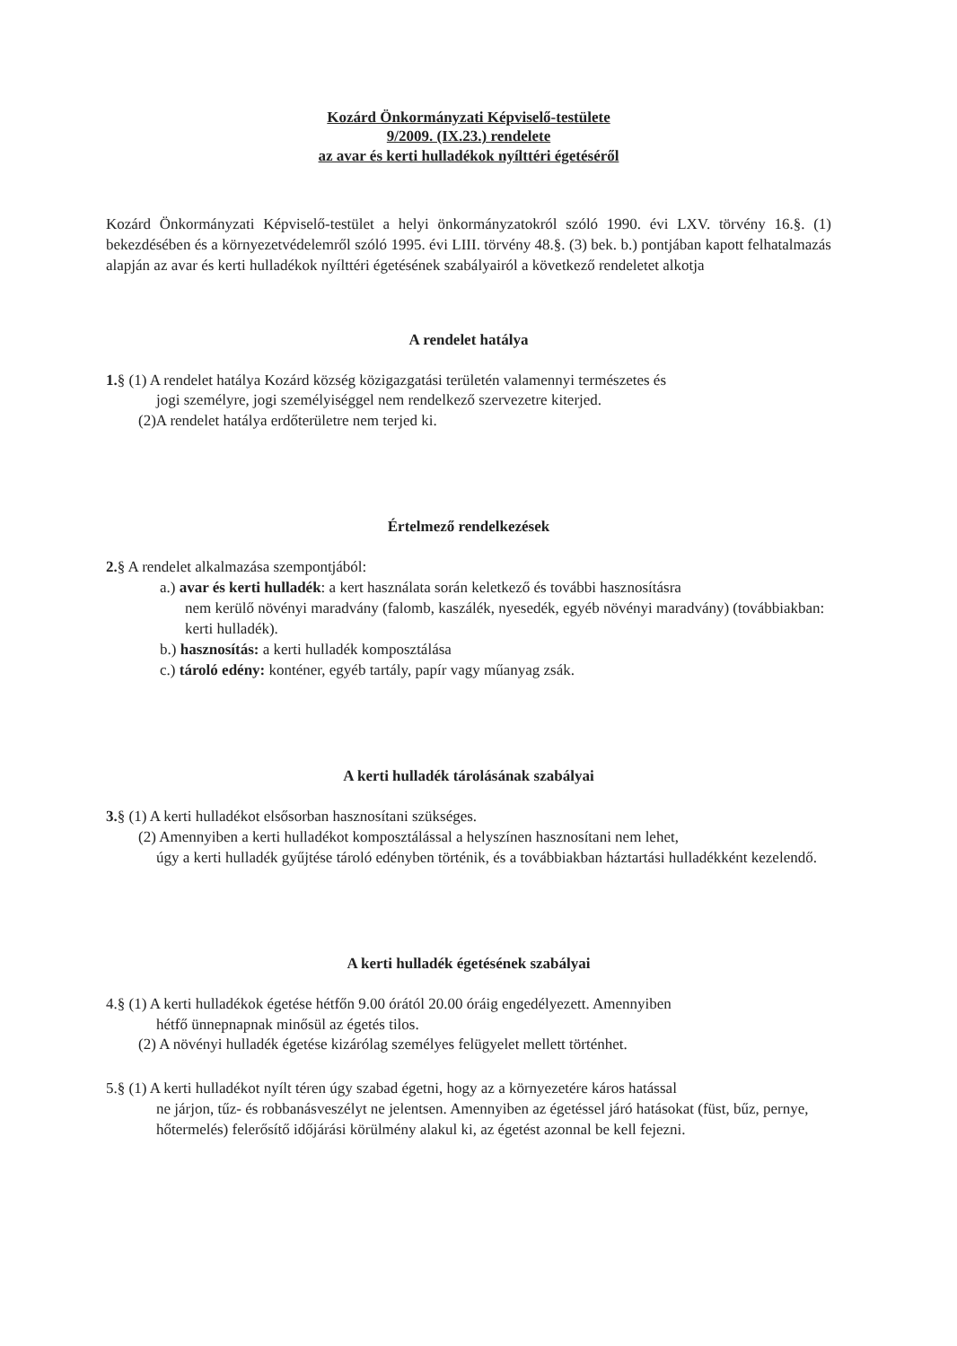Kozárd Önkormányzati Képviselő-testülete
9/2009. (IX.23.) rendelete
az avar és kerti hulladékok nyílttéri égetéséről
Kozárd Önkormányzati Képviselő-testület a helyi önkormányzatokról szóló 1990. évi LXV. törvény 16.§. (1) bekezdésében és a környezetvédelemről szóló 1995. évi LIII. törvény 48.§. (3) bek. b.) pontjában kapott felhatalmazás alapján az avar és kerti hulladékok nyílttéri égetésének szabályairól a következő rendeletet alkotja
A rendelet hatálya
1.§ (1) A rendelet hatálya Kozárd község közigazgatási területén valamennyi természetes és
jogi személyre, jogi személyiséggel nem rendelkező szervezetre kiterjed.
(2)A rendelet hatálya erdőterületre nem terjed ki.
Értelmező rendelkezések
2.§ A rendelet alkalmazása szempontjából:
a.) avar és kerti hulladék: a kert használata során keletkező és további hasznosításra
nem kerülő növényi maradvány (falomb, kaszálék, nyesedék, egyéb növényi maradvány) (továbbiakban: kerti hulladék).
b.) hasznosítás: a kerti hulladék komposztálása
c.) tároló edény: konténer, egyéb tartály, papír vagy műanyag zsák.
A kerti hulladék tárolásának szabályai
3.§ (1) A kerti hulladékot elsősorban hasznosítani szükséges.
(2) Amennyiben a kerti hulladékot komposztálással a helyszínen hasznosítani nem lehet,
úgy a kerti hulladék gyűjtése tároló edényben történik, és a továbbiakban háztartási hulladékként kezelendő.
A kerti hulladék égetésének szabályai
4.§ (1) A kerti hulladékok égetése hétfőn 9.00 órától 20.00 óráig engedélyezett. Amennyiben
hétfő ünnepnapnak minősül az égetés tilos.
(2) A növényi hulladék égetése kizárólag személyes felügyelet mellett történhet.
5.§ (1) A kerti hulladékot nyílt téren úgy szabad égetni, hogy az a környezetére káros hatással
ne járjon, tűz- és robbanásveszélyt ne jelentsen. Amennyiben az égetéssel járó hatásokat (füst, bűz, pernye, hőtermelés) felerősítő időjárási körülmény alakul ki, az égetést azonnal be kell fejezni.